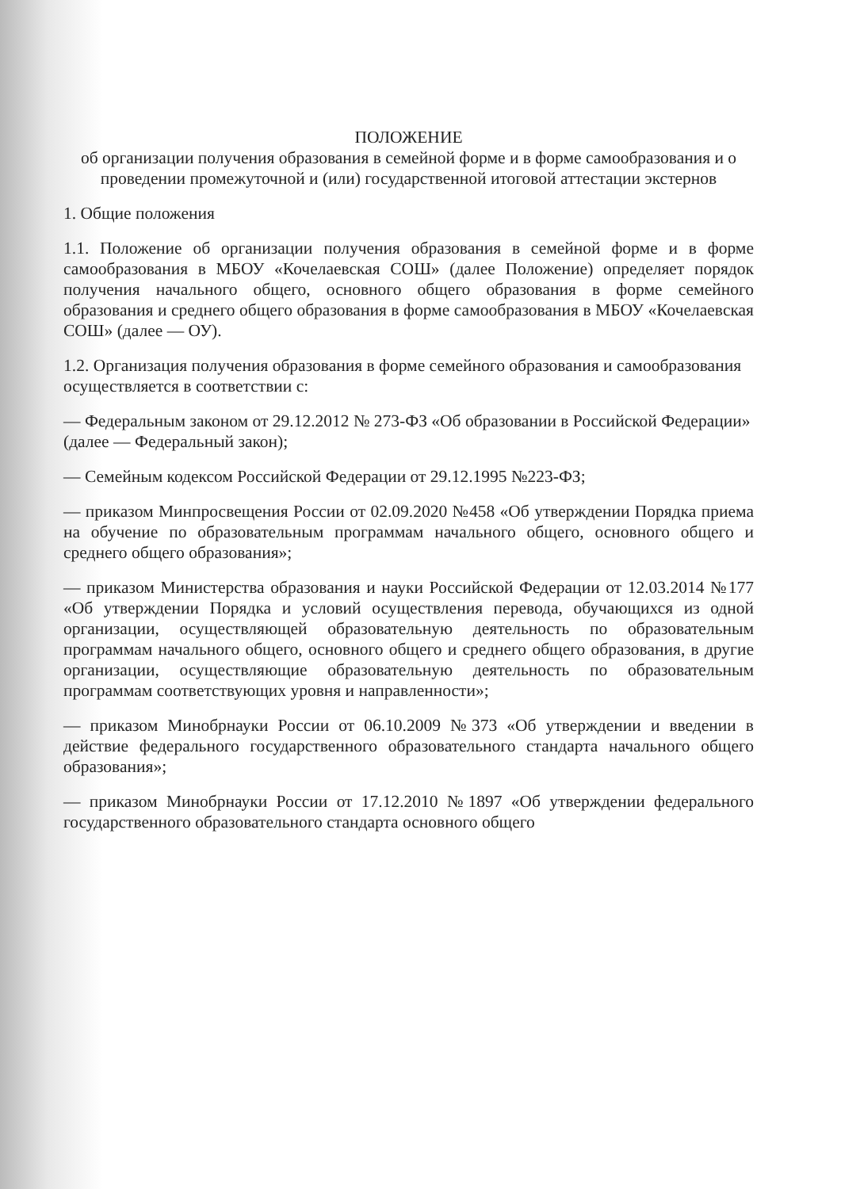ПОЛОЖЕНИЕ
об организации получения образования в семейной форме и в форме самообразования и о проведении промежуточной и (или) государственной итоговой аттестации экстернов
1. Общие положения
1.1. Положение об организации получения образования в семейной форме и в форме самообразования в МБОУ «Кочелаевская СОШ» (далее Положение) определяет порядок получения начального общего, основного общего образования в форме семейного образования и среднего общего образования в форме самообразования в МБОУ «Кочелаевская СОШ» (далее — ОУ).
1.2. Организация получения образования в форме семейного образования и самообразования осуществляется в соответствии с:
— Федеральным законом от 29.12.2012 № 273-ФЗ «Об образовании в Российской Федерации» (далее — Федеральный закон);
— Семейным кодексом Российской Федерации от 29.12.1995 №223-ФЗ;
— приказом Минпросвещения России от 02.09.2020 №458 «Об утверждении Порядка приема на обучение по образовательным программам начального общего, основного общего и среднего общего образования»;
— приказом Министерства образования и науки Российской Федерации от 12.03.2014 №177 «Об утверждении Порядка и условий осуществления перевода, обучающихся из одной организации, осуществляющей образовательную деятельность по образовательным программам начального общего, основного общего и среднего общего образования, в другие организации, осуществляющие образовательную деятельность по образовательным программам соответствующих уровня и направленности»;
— приказом Минобрнауки России от 06.10.2009 №373 «Об утверждении и введении в действие федерального государственного образовательного стандарта начального общего образования»;
— приказом Минобрнауки России от 17.12.2010 №1897 «Об утверждении федерального государственного образовательного стандарта основного общего